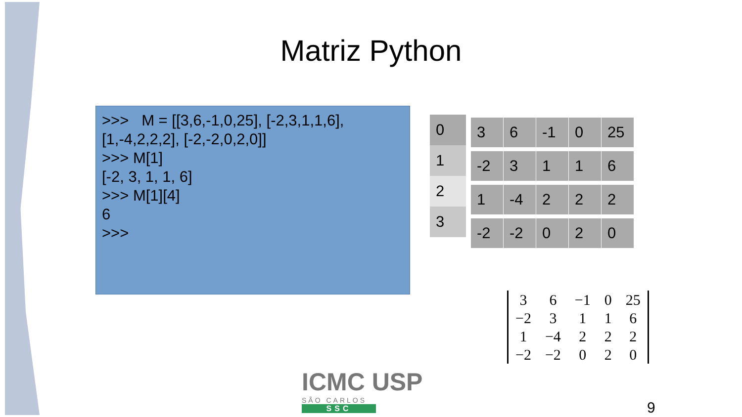Matriz Python
>>> M = [[3,6,-1,0,25], [-2,3,1,1,6], [1,-4,2,2,2], [-2,-2,0,2,0]]
>>> M[1]
[-2, 3, 1, 1, 6]
>>> M[1][4]
6
>>>
| 0 |
| 1 |
| 2 |
| 3 |
| 3 | 6 | -1 | 0 | 25 |
| -2 | 3 | 1 | 1 | 6 |
| 1 | -4 | 2 | 2 | 2 |
| -2 | -2 | 0 | 2 | 0 |
| 3 | 6 | −1 | 0 | 25 |
| −2 | 3 | 1 | 1 | 6 |
| 1 | −4 | 2 | 2 | 2 |
| −2 | −2 | 0 | 2 | 0 |
ICMC USP
SÃO CARLOS
SSC
9